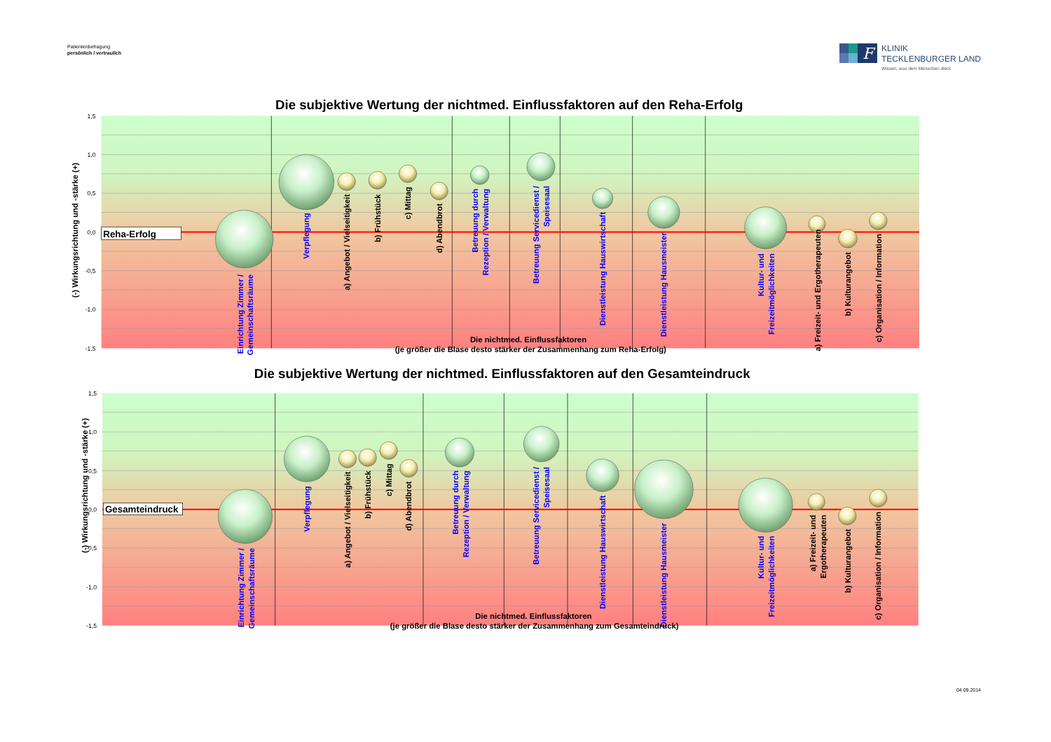Patientenbefragung
persönlich / vertraulich
F
KLINIK
TECKLENBURGER LAND
Wissen, was dem Menschen dient.
Die subjektive Wertung der nichtmed. Einflussfaktoren auf den Reha-Erfolg
1,5
1,0
0,5
0,0
-0,5
-1,0
-1,5
(-) Wirkungsrichtung und -stärke (+)
Reha-Erfolg
Einrichtung Zimmer /
Gemeinschaftsräume
Verpflegung
Betreuung durch
Rezeption / Verwaltung
Betreuung Servicedienst /
Speisesaal
Dienstleistung Hauswirtschaft
Dienstleistung Hausmeister
Kultur- und
Freizeitmöglichkeiten
a) Angebot / Vielseitigkeit
b) Frühstück
c) Mittag
d) Abendbrot
a) Freizeit- und Ergotherapeuten
b) Kulturangebot
c) Organisation / Information
Die nichtmed. Einflussfaktoren
(je größer die Blase desto stärker der Zusammenhang zum Reha-Erfolg)
Die subjektive Wertung der nichtmed. Einflussfaktoren auf den Gesamteindruck
1,5
1,0
0,5
0,0
-0,5
-1,0
-1,5
(-) Wirkungsrichtung und -stärke (+)
Gesamteindruck
Einrichtung Zimmer /
Gemeinschaftsräume
Verpflegung
Betreuung durch
Rezeption / Verwaltung
Betreuung Servicedienst /
Speisesaal
Dienstleistung Hauswirtschaft
Dienstleistung Hausmeister
Kultur- und
Freizeitmöglichkeiten
a) Angebot / Vielseitigkeit
b) Frühstück
c) Mittag
d) Abendbrot
a) Freizeit- und
Ergotherapeuten
b) Kulturangebot
c) Organisation / Information
Die nichtmed. Einflussfaktoren
(je größer die Blase desto stärker der Zusammenhang zum Gesamteindruck)
04.09.2014